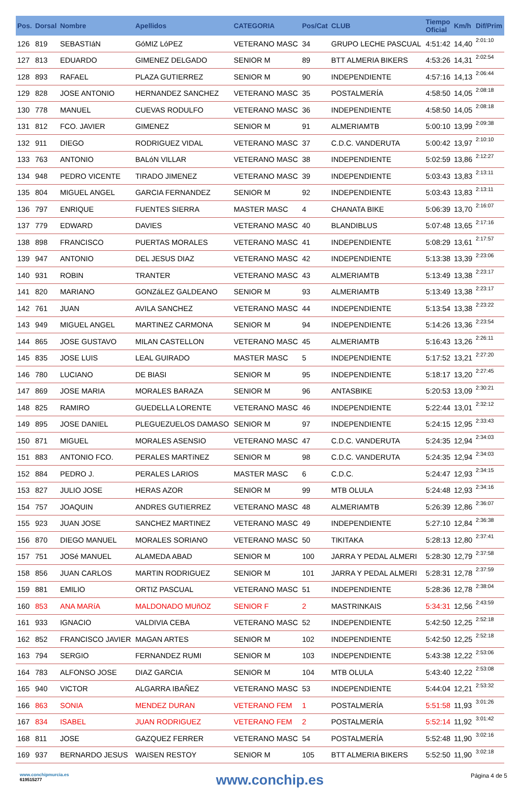| Pos. | Dorsal | Nombre | Apellidos | CATEGORIA | Pos/Cat | CLUB | Tiempo Oficial | Km/h | Dif/Prim |
| --- | --- | --- | --- | --- | --- | --- | --- | --- | --- |
| 126 | 819 | SEBASTIáN | GóMIZ LóPEZ | VETERANO MASC | 34 | GRUPO LECHE PASCUAL | 4:51:42 | 14,40 | 2:01:10 |
| 127 | 813 | EDUARDO | GIMENEZ DELGADO | SENIOR M | 89 | BTT ALMERIA BIKERS | 4:53:26 | 14,31 | 2:02:54 |
| 128 | 893 | RAFAEL | PLAZA GUTIERREZ | SENIOR M | 90 | INDEPENDIENTE | 4:57:16 | 14,13 | 2:06:44 |
| 129 | 828 | JOSE ANTONIO | HERNANDEZ SANCHEZ | VETERANO MASC | 35 | POSTALMERÍA | 4:58:50 | 14,05 | 2:08:18 |
| 130 | 778 | MANUEL | CUEVAS RODULFO | VETERANO MASC | 36 | INDEPENDIENTE | 4:58:50 | 14,05 | 2:08:18 |
| 131 | 812 | FCO. JAVIER | GIMENEZ | SENIOR M | 91 | ALMERIAMTB | 5:00:10 | 13,99 | 2:09:38 |
| 132 | 911 | DIEGO | RODRIGUEZ VIDAL | VETERANO MASC | 37 | C.D.C. VANDERUTA | 5:00:42 | 13,97 | 2:10:10 |
| 133 | 763 | ANTONIO | BALóN VILLAR | VETERANO MASC | 38 | INDEPENDIENTE | 5:02:59 | 13,86 | 2:12:27 |
| 134 | 948 | PEDRO VICENTE | TIRADO JIMENEZ | VETERANO MASC | 39 | INDEPENDIENTE | 5:03:43 | 13,83 | 2:13:11 |
| 135 | 804 | MIGUEL ANGEL | GARCIA FERNANDEZ | SENIOR M | 92 | INDEPENDIENTE | 5:03:43 | 13,83 | 2:13:11 |
| 136 | 797 | ENRIQUE | FUENTES SIERRA | MASTER MASC | 4 | CHANATA BIKE | 5:06:39 | 13,70 | 2:16:07 |
| 137 | 779 | EDWARD | DAVIES | VETERANO MASC | 40 | BLANDIBLUS | 5:07:48 | 13,65 | 2:17:16 |
| 138 | 898 | FRANCISCO | PUERTAS MORALES | VETERANO MASC | 41 | INDEPENDIENTE | 5:08:29 | 13,61 | 2:17:57 |
| 139 | 947 | ANTONIO | DEL JESUS DIAZ | VETERANO MASC | 42 | INDEPENDIENTE | 5:13:38 | 13,39 | 2:23:06 |
| 140 | 931 | ROBIN | TRANTER | VETERANO MASC | 43 | ALMERIAMTB | 5:13:49 | 13,38 | 2:23:17 |
| 141 | 820 | MARIANO | GONZáLEZ GALDEANO | SENIOR M | 93 | ALMERIAMTB | 5:13:49 | 13,38 | 2:23:17 |
| 142 | 761 | JUAN | AVILA SANCHEZ | VETERANO MASC | 44 | INDEPENDIENTE | 5:13:54 | 13,38 | 2:23:22 |
| 143 | 949 | MIGUEL ANGEL | MARTINEZ CARMONA | SENIOR M | 94 | INDEPENDIENTE | 5:14:26 | 13,36 | 2:23:54 |
| 144 | 865 | JOSE GUSTAVO | MILAN CASTELLON | VETERANO MASC | 45 | ALMERIAMTB | 5:16:43 | 13,26 | 2:26:11 |
| 145 | 835 | JOSE LUIS | LEAL GUIRADO | MASTER MASC | 5 | INDEPENDIENTE | 5:17:52 | 13,21 | 2:27:20 |
| 146 | 780 | LUCIANO | DE BIASI | SENIOR M | 95 | INDEPENDIENTE | 5:18:17 | 13,20 | 2:27:45 |
| 147 | 869 | JOSE MARIA | MORALES BARAZA | SENIOR M | 96 | ANTASBIKE | 5:20:53 | 13,09 | 2:30:21 |
| 148 | 825 | RAMIRO | GUEDELLA LORENTE | VETERANO MASC | 46 | INDEPENDIENTE | 5:22:44 | 13,01 | 2:32:12 |
| 149 | 895 | JOSE DANIEL | PLEGUEZUELOS DAMASO | SENIOR M | 97 | INDEPENDIENTE | 5:24:15 | 12,95 | 2:33:43 |
| 150 | 871 | MIGUEL | MORALES ASENSIO | VETERANO MASC | 47 | C.D.C. VANDERUTA | 5:24:35 | 12,94 | 2:34:03 |
| 151 | 883 | ANTONIO FCO. | PERALES MARTíNEZ | SENIOR M | 98 | C.D.C. VANDERUTA | 5:24:35 | 12,94 | 2:34:03 |
| 152 | 884 | PEDRO J. | PERALES LARIOS | MASTER MASC | 6 | C.D.C. | 5:24:47 | 12,93 | 2:34:15 |
| 153 | 827 | JULIO JOSE | HERAS AZOR | SENIOR M | 99 | MTB OLULA | 5:24:48 | 12,93 | 2:34:16 |
| 154 | 757 | JOAQUIN | ANDRES GUTIERREZ | VETERANO MASC | 48 | ALMERIAMTB | 5:26:39 | 12,86 | 2:36:07 |
| 155 | 923 | JUAN JOSE | SANCHEZ MARTINEZ | VETERANO MASC | 49 | INDEPENDIENTE | 5:27:10 | 12,84 | 2:36:38 |
| 156 | 870 | DIEGO MANUEL | MORALES SORIANO | VETERANO MASC | 50 | TIKITAKA | 5:28:13 | 12,80 | 2:37:41 |
| 157 | 751 | JOSé MANUEL | ALAMEDA ABAD | SENIOR M | 100 | JARRA Y PEDAL ALMERI | 5:28:30 | 12,79 | 2:37:58 |
| 158 | 856 | JUAN CARLOS | MARTIN RODRIGUEZ | SENIOR M | 101 | JARRA Y PEDAL ALMERI | 5:28:31 | 12,78 | 2:37:59 |
| 159 | 881 | EMILIO | ORTIZ PASCUAL | VETERANO MASC | 51 | INDEPENDIENTE | 5:28:36 | 12,78 | 2:38:04 |
| 160 | 853 | ANA MARíA | MALDONADO MUñOZ | SENIOR F | 2 | MASTRINKAIS | 5:34:31 | 12,56 | 2:43:59 |
| 161 | 933 | IGNACIO | VALDIVIA CEBA | VETERANO MASC | 52 | INDEPENDIENTE | 5:42:50 | 12,25 | 2:52:18 |
| 162 | 852 | FRANCISCO JAVIER | MAGAN ARTES | SENIOR M | 102 | INDEPENDIENTE | 5:42:50 | 12,25 | 2:52:18 |
| 163 | 794 | SERGIO | FERNANDEZ RUMI | SENIOR M | 103 | INDEPENDIENTE | 5:43:38 | 12,22 | 2:53:06 |
| 164 | 783 | ALFONSO JOSE | DIAZ GARCIA | SENIOR M | 104 | MTB OLULA | 5:43:40 | 12,22 | 2:53:08 |
| 165 | 940 | VICTOR | ALGARRA IBAÑEZ | VETERANO MASC | 53 | INDEPENDIENTE | 5:44:04 | 12,21 | 2:53:32 |
| 166 | 863 | SONIA | MENDEZ DURAN | VETERANO FEM | 1 | POSTALMERÍA | 5:51:58 | 11,93 | 3:01:26 |
| 167 | 834 | ISABEL | JUAN RODRIGUEZ | VETERANO FEM | 2 | POSTALMERÍA | 5:52:14 | 11,92 | 3:01:42 |
| 168 | 811 | JOSE | GAZQUEZ FERRER | VETERANO MASC | 54 | POSTALMERÍA | 5:52:48 | 11,90 | 3:02:16 |
| 169 | 937 | BERNARDO JESUS | WAISEN RESTOY | SENIOR M | 105 | BTT ALMERIA BIKERS | 5:52:50 | 11,90 | 3:02:18 |
www.conchipmurcia.es
619515277
www.conchip.es
Página 4 de 5